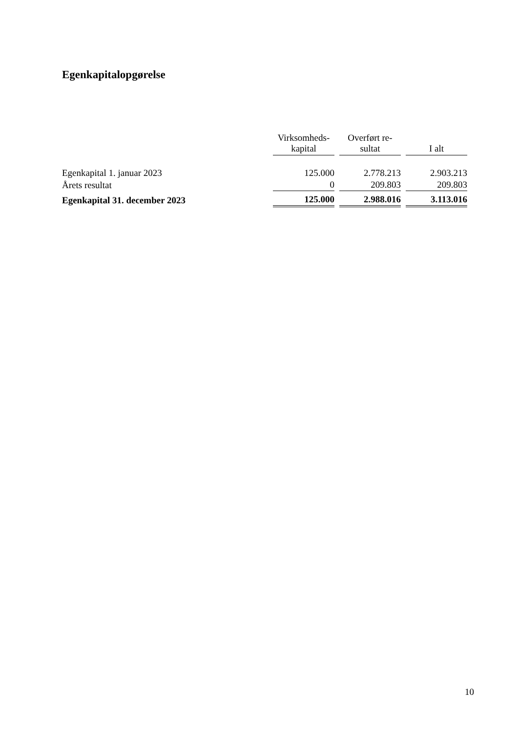Egenkapitalopgørelse
| | Virksomheds- kapital | Overført re- sultat | I alt |
| --- | --- | --- | --- |
| Egenkapital 1. januar 2023 | 125.000 | 2.778.213 | 2.903.213 |
| Årets resultat | 0 | 209.803 | 209.803 |
| Egenkapital 31. december 2023 | 125.000 | 2.988.016 | 3.113.016 |
10